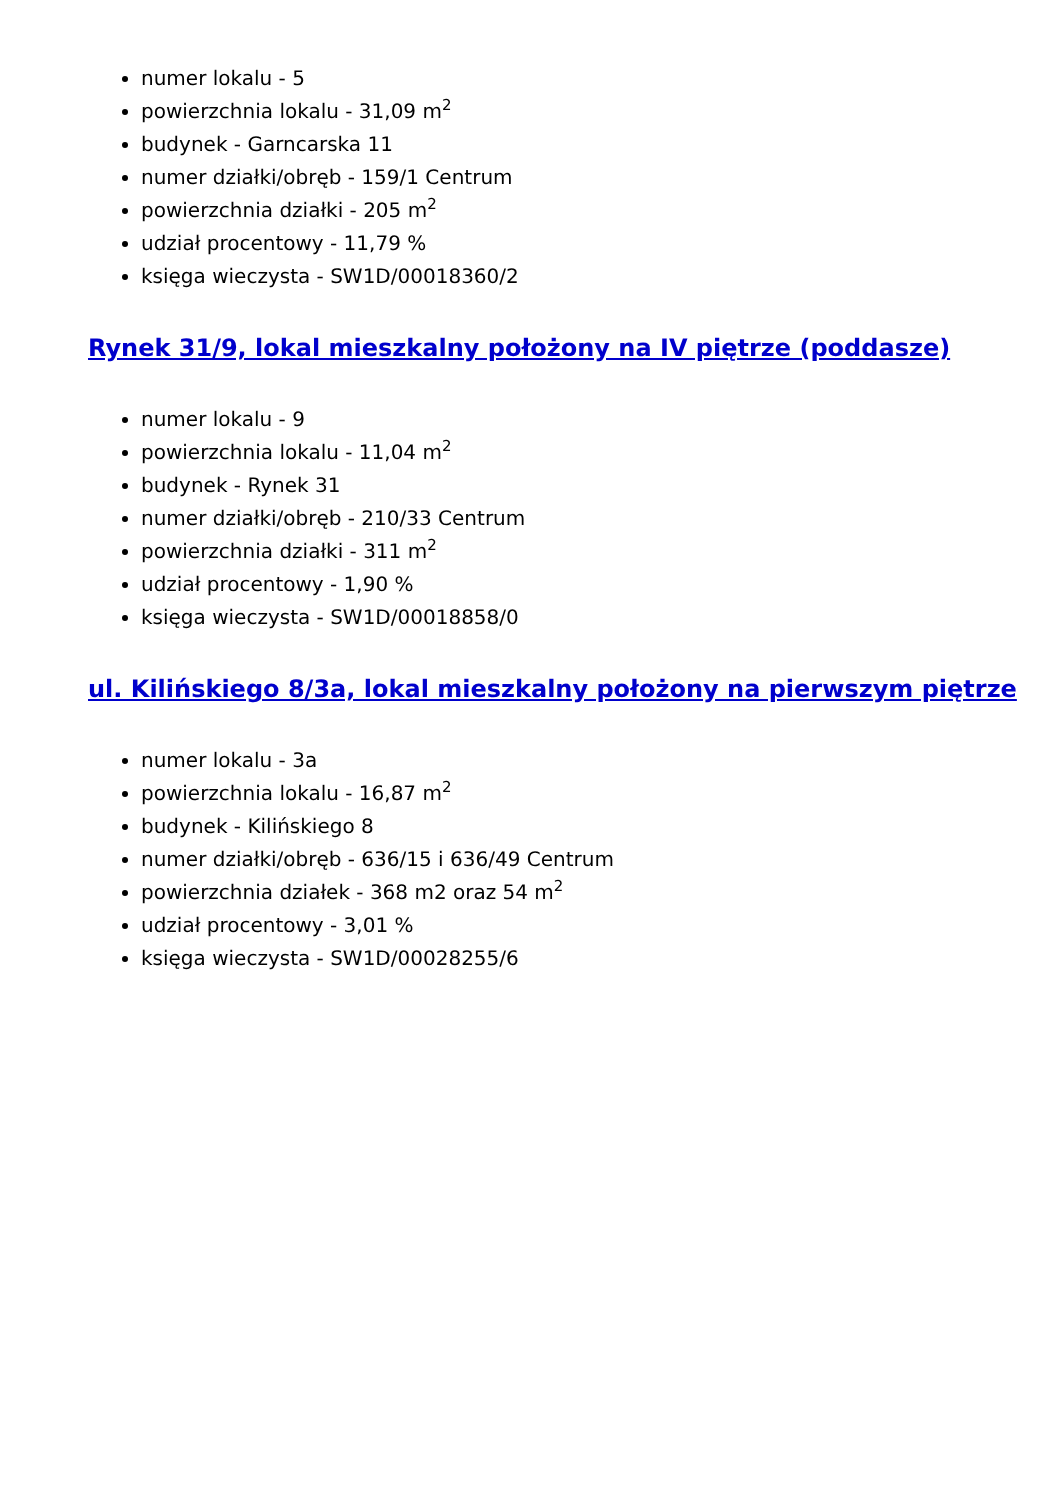numer lokalu - 5
powierzchnia lokalu - 31,09 m<sup>2</sup>
budynek - Garncarska 11
numer działki/obręb - 159/1 Centrum
powierzchnia działki - 205 m<sup>2</sup>
udział procentowy - 11,79 %
księga wieczysta - SW1D/00018360/2
Rynek 31/9, lokal mieszkalny położony na IV piętrze (poddasze)
numer lokalu - 9
powierzchnia lokalu - 11,04 m<sup>2</sup>
budynek - Rynek 31
numer działki/obręb - 210/33 Centrum
powierzchnia działki - 311 m<sup>2</sup>
udział procentowy - 1,90 %
księga wieczysta - SW1D/00018858/0
ul. Kilińskiego 8/3a, lokal mieszkalny położony na pierwszym piętrze
numer lokalu - 3a
powierzchnia lokalu - 16,87 m<sup>2</sup>
budynek - Kilińskiego 8
numer działki/obręb - 636/15 i 636/49 Centrum
powierzchnia działek - 368 m2 oraz 54 m<sup>2</sup>
udział procentowy - 3,01 %
księga wieczysta - SW1D/00028255/6